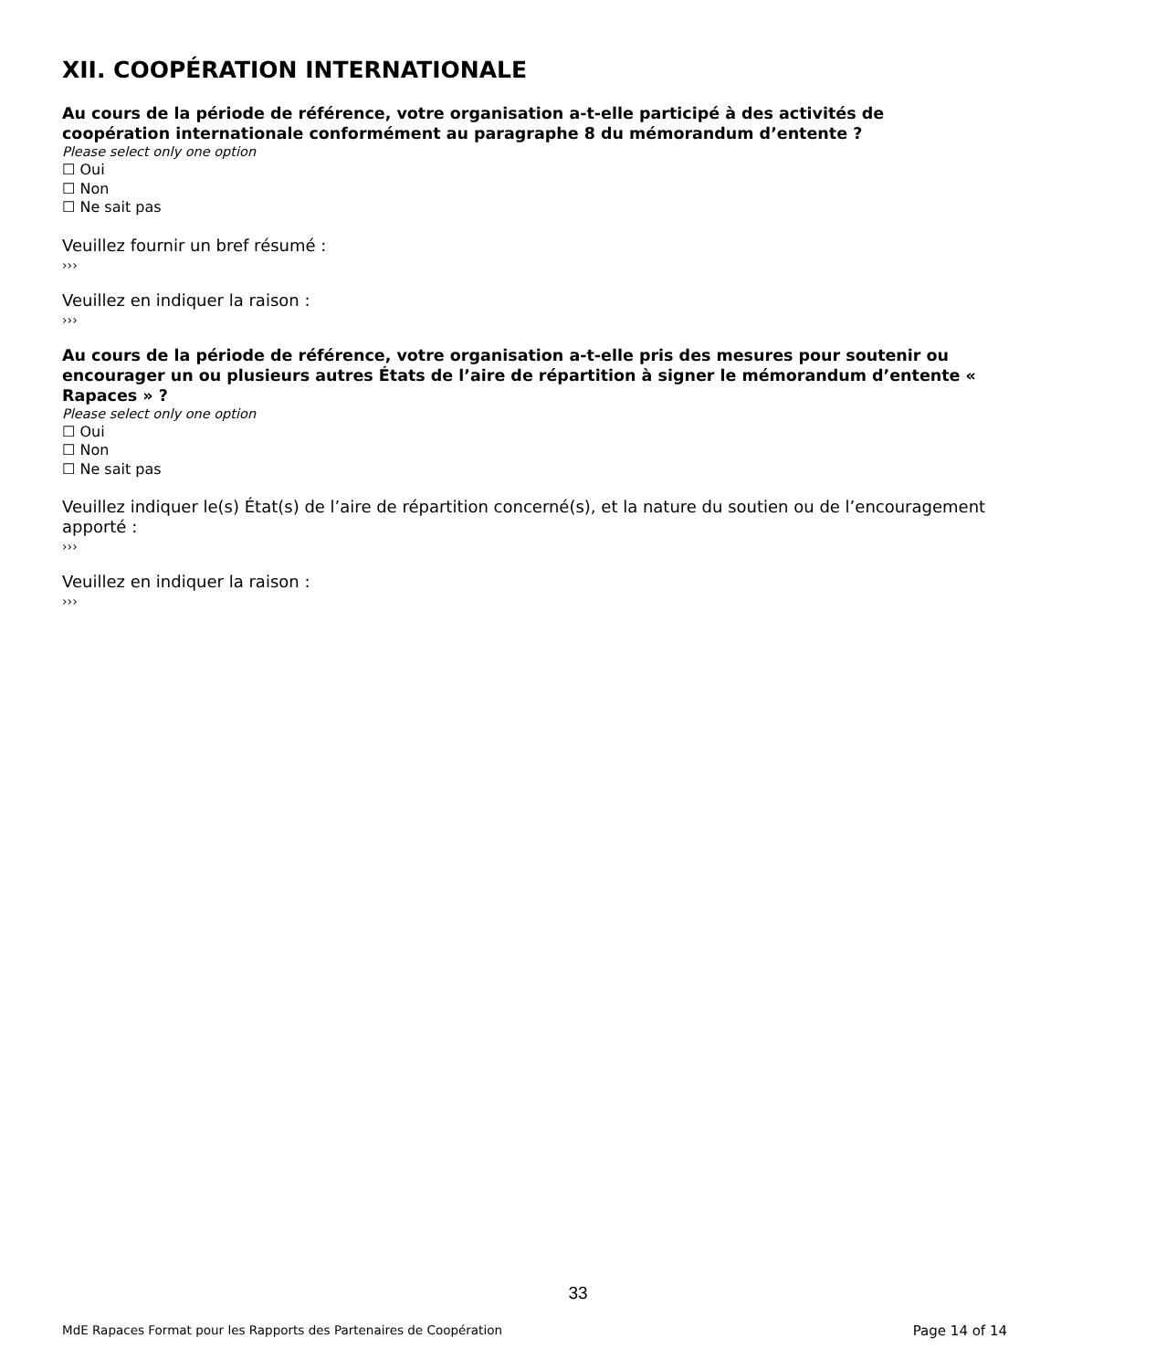XII. COOPÉRATION INTERNATIONALE
Au cours de la période de référence, votre organisation a-t-elle participé à des activités de coopération internationale conformément au paragraphe 8 du mémorandum d’entente ?
Please select only one option
☐ Oui
☐ Non
☐ Ne sait pas
Veuillez fournir un bref résumé :
›››
Veuillez en indiquer la raison :
›››
Au cours de la période de référence, votre organisation a-t-elle pris des mesures pour soutenir ou encourager un ou plusieurs autres États de l’aire de répartition à signer le mémorandum d’entente « Rapaces » ?
Please select only one option
☐ Oui
☐ Non
☐ Ne sait pas
Veuillez indiquer le(s) État(s) de l’aire de répartition concerné(s), et la nature du soutien ou de l’encouragement apporté :
›››
Veuillez en indiquer la raison :
›››
33
MdE Rapaces Format pour les Rapports des Partenaires de Coopération Page 14 of 14